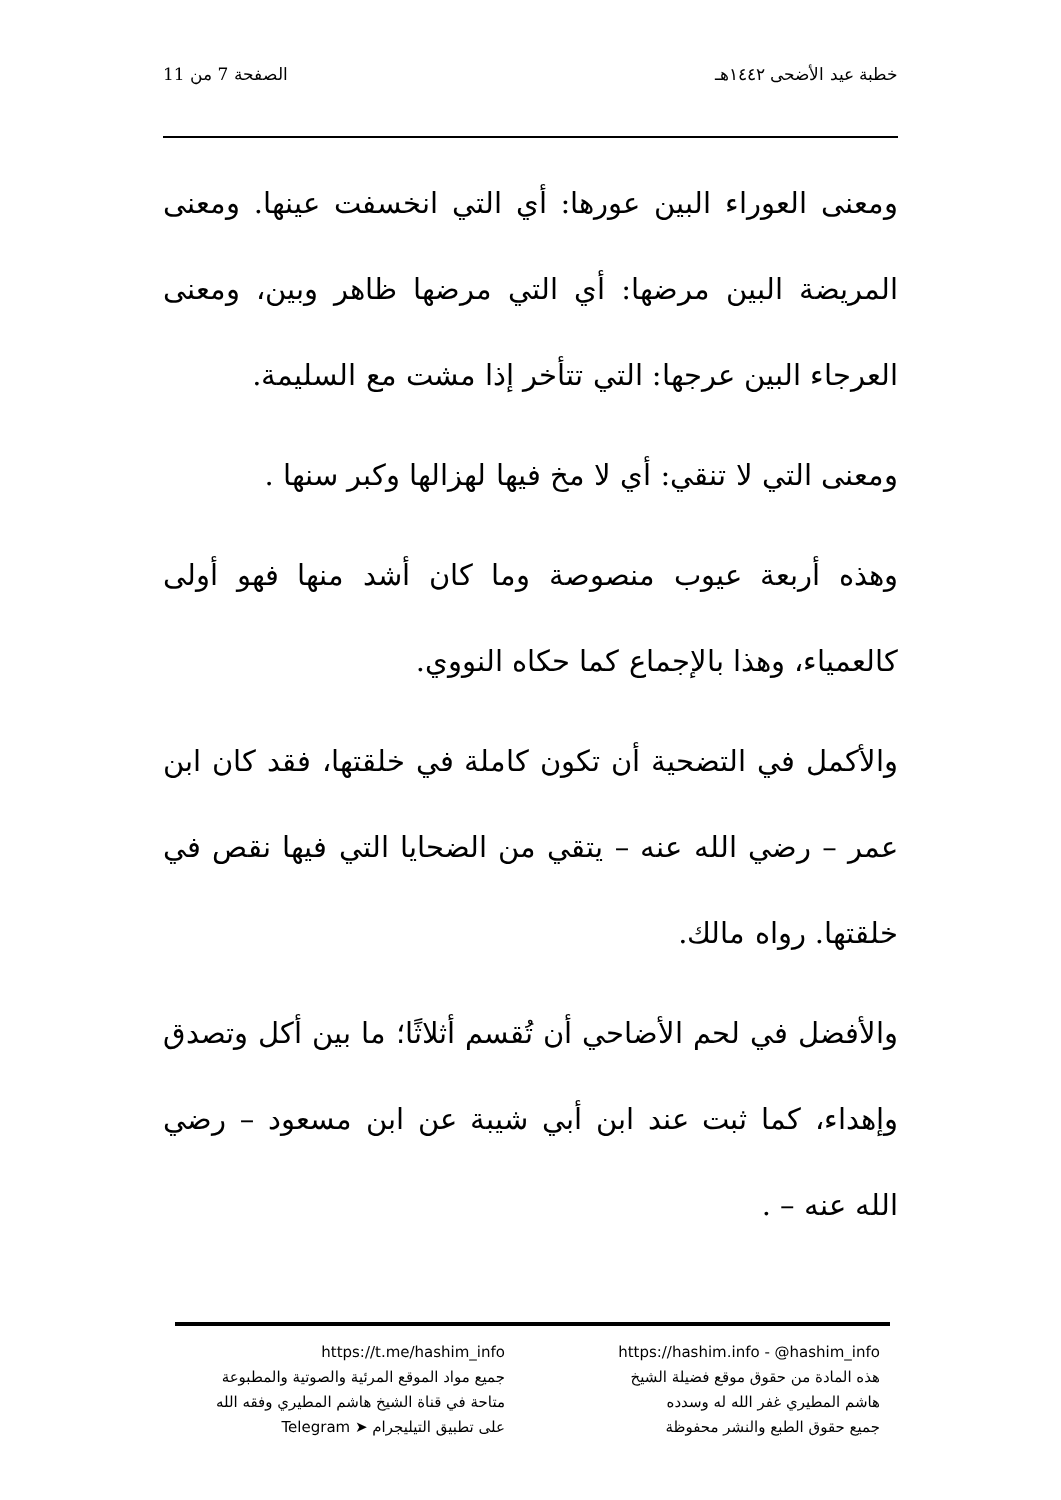خطبة عيد الأضحى ١٤٤٢هـ الصفحة 7 من 11
ومعنى العوراء البين عورها: أي التي انخسفت عينها. ومعنى المريضة البين مرضها: أي التي مرضها ظاهر وبين، ومعنى العرجاء البين عرجها: التي تتأخر إذا مشت مع السليمة.
ومعنى التي لا تنقي: أي لا مخ فيها لهزالها وكبر سنها .
وهذه أربعة عيوب منصوصة وما كان أشد منها فهو أولى كالعمياء، وهذا بالإجماع كما حكاه النووي.
والأكمل في التضحية أن تكون كاملة في خلقتها، فقد كان ابن عمر – رضي الله عنه – يتقي من الضحايا التي فيها نقص في خلقتها. رواه مالك.
والأفضل في لحم الأضاحي أن تُقسم أثلاثًا؛ ما بين أكل وتصدق وإهداء، كما ثبت عند ابن أبي شيبة عن ابن مسعود – رضي الله عنه – .
https://hashim.info - @hashim_info
هذه المادة من حقوق موقع فضيلة الشيخ
هاشم المطيري غفر الله له وسدده
جميع حقوق الطبع والنشر محفوظة
https://t.me/hashim_info
جميع مواد الموقع المرئية والصوتية والمطبوعة
متاحة في قناة الشيخ هاشم المطيري وفقه الله
على تطبيق التيليجرام ➤ Telegram